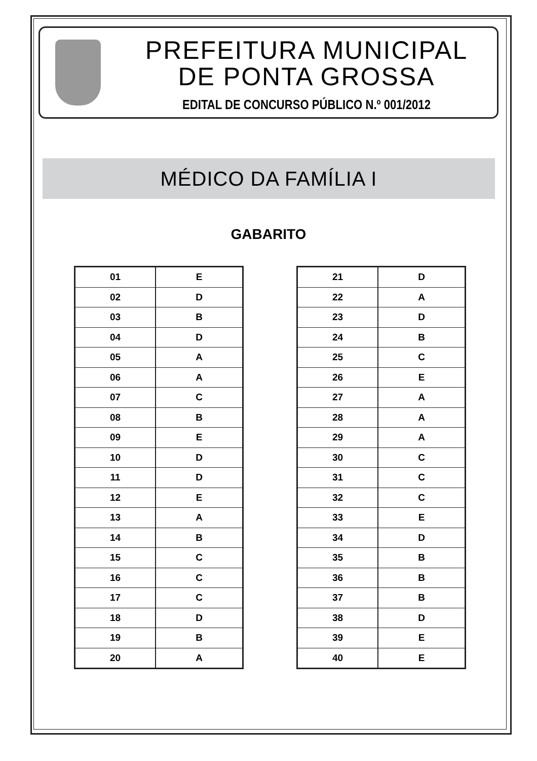PREFEITURA MUNICIPAL
DE PONTA GROSSA
EDITAL DE CONCURSO PÚBLICO N.º 001/2012
MÉDICO DA FAMÍLIA I
GABARITO
| 01 | E |
| 02 | D |
| 03 | B |
| 04 | D |
| 05 | A |
| 06 | A |
| 07 | C |
| 08 | B |
| 09 | E |
| 10 | D |
| 11 | D |
| 12 | E |
| 13 | A |
| 14 | B |
| 15 | C |
| 16 | C |
| 17 | C |
| 18 | D |
| 19 | B |
| 20 | A |
| 21 | D |
| 22 | A |
| 23 | D |
| 24 | B |
| 25 | C |
| 26 | E |
| 27 | A |
| 28 | A |
| 29 | A |
| 30 | C |
| 31 | C |
| 32 | C |
| 33 | E |
| 34 | D |
| 35 | B |
| 36 | B |
| 37 | B |
| 38 | D |
| 39 | E |
| 40 | E |